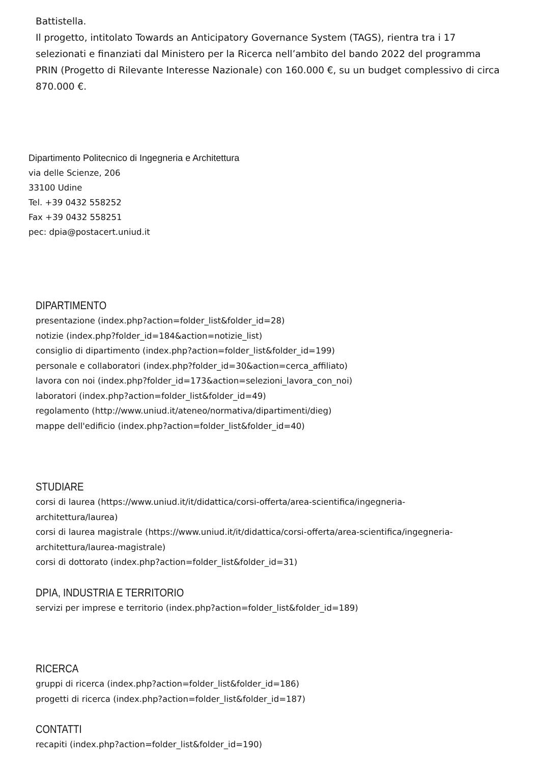Battistella.
Il progetto, intitolato Towards an Anticipatory Governance System (TAGS), rientra tra i 17 selezionati e finanziati dal Ministero per la Ricerca nell’ambito del bando 2022 del programma PRIN (Progetto di Rilevante Interesse Nazionale) con 160.000 €, su un budget complessivo di circa 870.000 €.
Dipartimento Politecnico di Ingegneria e Architettura
via delle Scienze, 206
33100 Udine
Tel. +39 0432 558252
Fax +39 0432 558251
pec: dpia@postacert.uniud.it
DIPARTIMENTO
presentazione (index.php?action=folder_list&folder_id=28)
notizie (index.php?folder_id=184&action=notizie_list)
consiglio di dipartimento (index.php?action=folder_list&folder_id=199)
personale e collaboratori (index.php?folder_id=30&action=cerca_affiliato)
lavora con noi (index.php?folder_id=173&action=selezioni_lavora_con_noi)
laboratori (index.php?action=folder_list&folder_id=49)
regolamento (http://www.uniud.it/ateneo/normativa/dipartimenti/dieg)
mappe dell'edificio (index.php?action=folder_list&folder_id=40)
STUDIARE
corsi di laurea (https://www.uniud.it/it/didattica/corsi-offerta/area-scientifica/ingegneria-
architettura/laurea)
corsi di laurea magistrale (https://www.uniud.it/it/didattica/corsi-offerta/area-scientifica/ingegneria-
architettura/laurea-magistrale)
corsi di dottorato (index.php?action=folder_list&folder_id=31)
DPIA, INDUSTRIA E TERRITORIO
servizi per imprese e territorio (index.php?action=folder_list&folder_id=189)
RICERCA
gruppi di ricerca (index.php?action=folder_list&folder_id=186)
progetti di ricerca (index.php?action=folder_list&folder_id=187)
CONTATTI
recapiti (index.php?action=folder_list&folder_id=190)